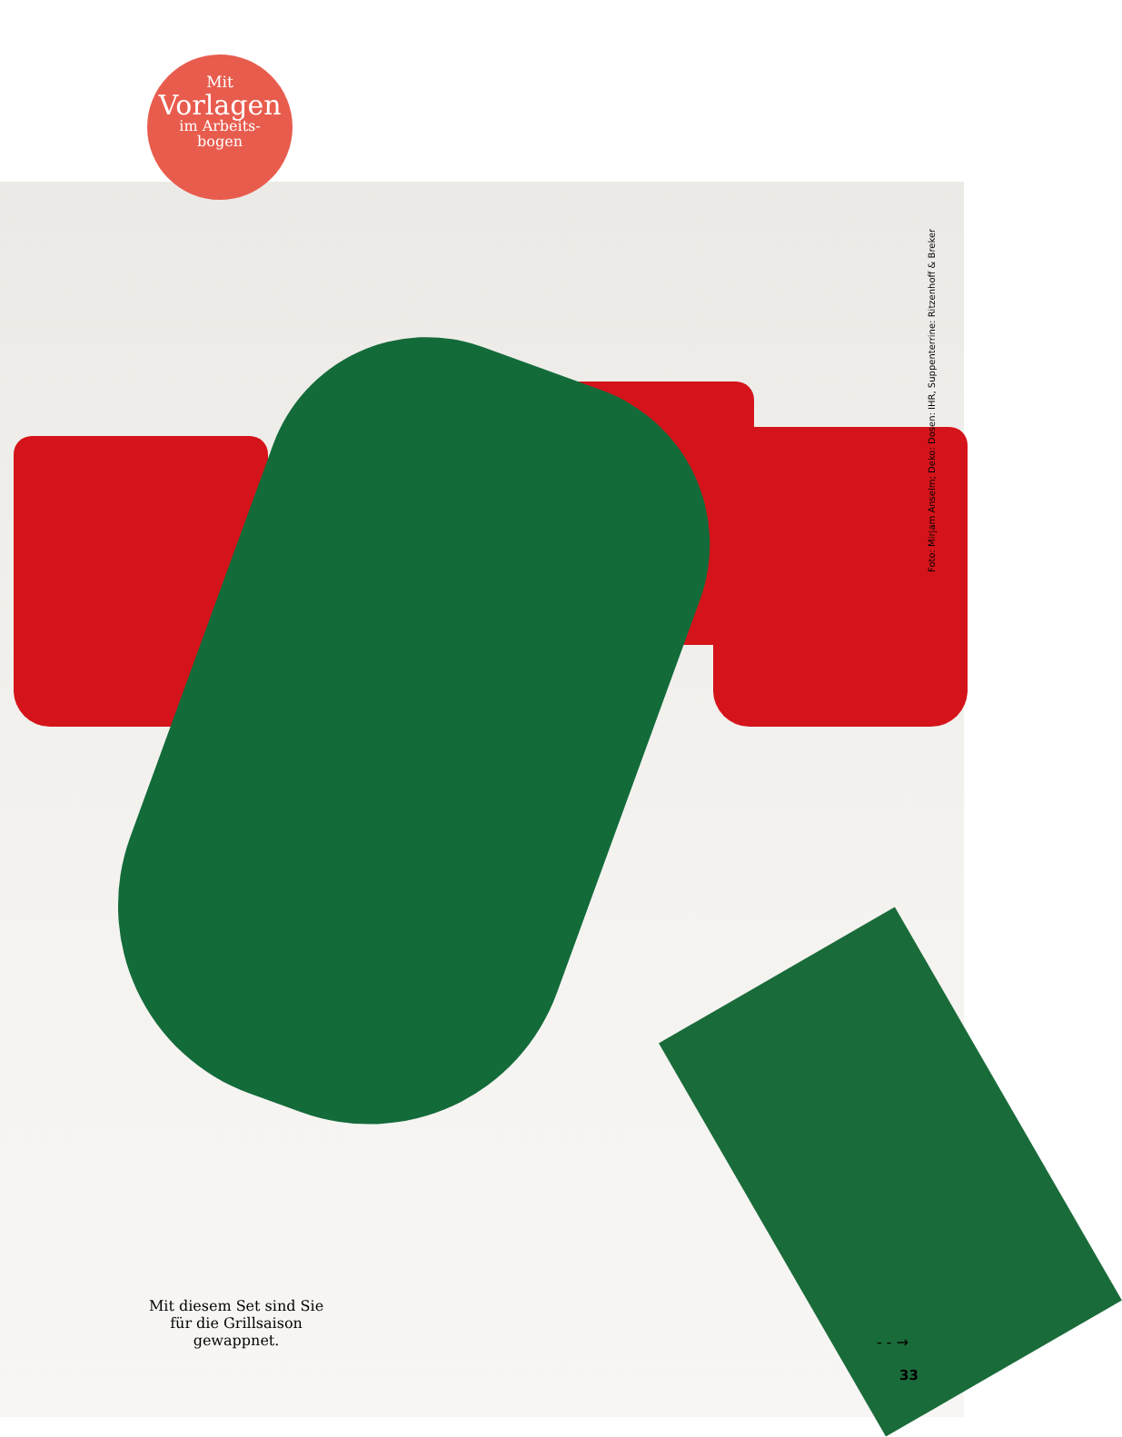Mit
Vorlagen
im Arbeits-
bogen
Foto: Mirjam Anselm; Deko: Dosen: IHR, Suppenterrine: Ritzenhoff & Breker
Mit diesem Set sind Sie für die Grillsaison gewappnet.
- - →
33